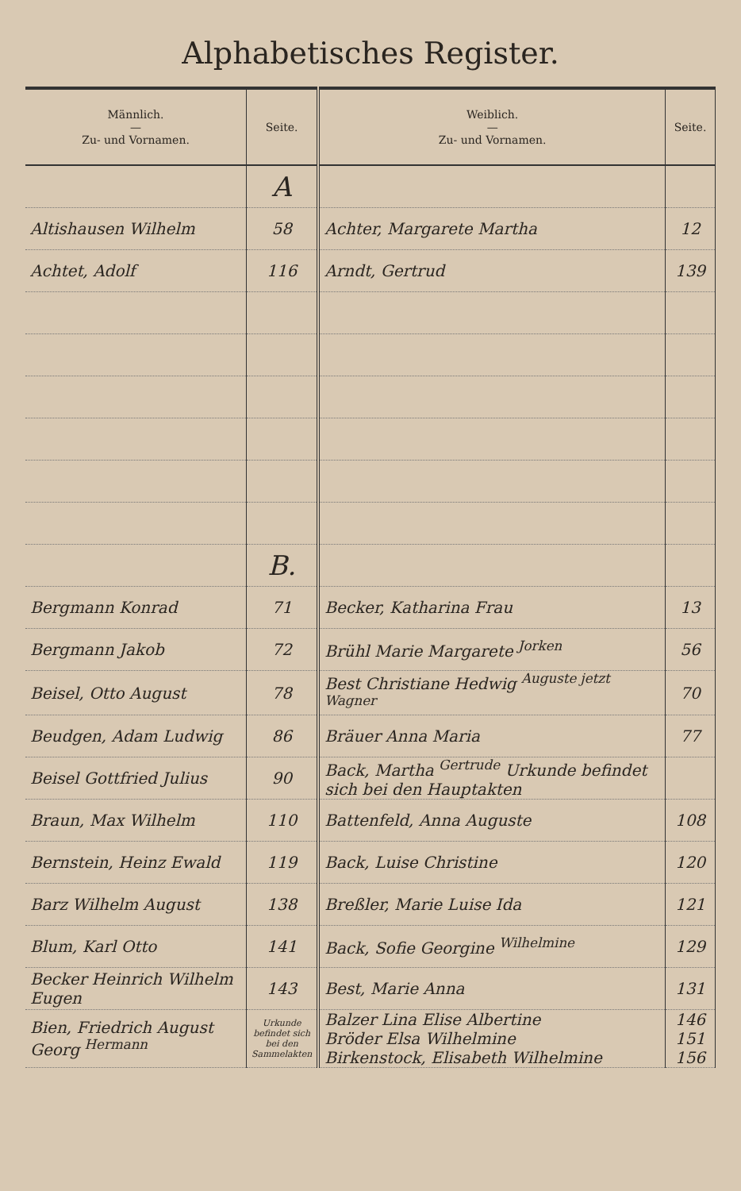Alphabetisches Register.
| Männlich. — Zu- und Vornamen. | Seite. | Weiblich. — Zu- und Vornamen. | Seite. |
| --- | --- | --- | --- |
| | A | | |
| Altishausen Wilhelm | 58 | Achter, Margarete Martha | 12 |
| Achtet, Adolf | 116 | Arndt, Gertrud | 139 |
| | B. | | |
| Bergmann Konrad | 71 | Becker, Katharina Frau | 13 |
| Bergmann Jakob | 72 | Brühl Marie Margarete <sup>Jorken</sup> | 56 |
| Beisel, Otto August | 78 | Best Christiane Hedwig <sup>Auguste jetzt Wagner</sup> | 70 |
| Beudgen, Adam Ludwig | 86 | Bräuer Anna Maria | 77 |
| Beisel Gottfried Julius | 90 | Back, Martha <sup>Gertrude</sup> Urkunde befindet sich bei den Hauptakten | |
| Braun, Max Wilhelm | 110 | Battenfeld, Anna Auguste | 108 |
| Bernstein, Heinz Ewald | 119 | Back, Luise Christine | 120 |
| Barz Wilhelm August | 138 | Breßler, Marie Luise Ida | 121 |
| Blum, Karl Otto | 141 | Back, Sofie Georgine <sup>Wilhelmine</sup> | 129 |
| Becker Heinrich Wilhelm Eugen | 143 | Best, Marie Anna | 131 |
| Bien, Friedrich August Georg <sup>Hermann</sup> | Urkunde befindet sich bei den Sammelakten | Balzer Lina Elise Albertine Bröder Elsa Wilhelmine Birkenstock, Elisabeth Wilhelmine | 146 151 156 |